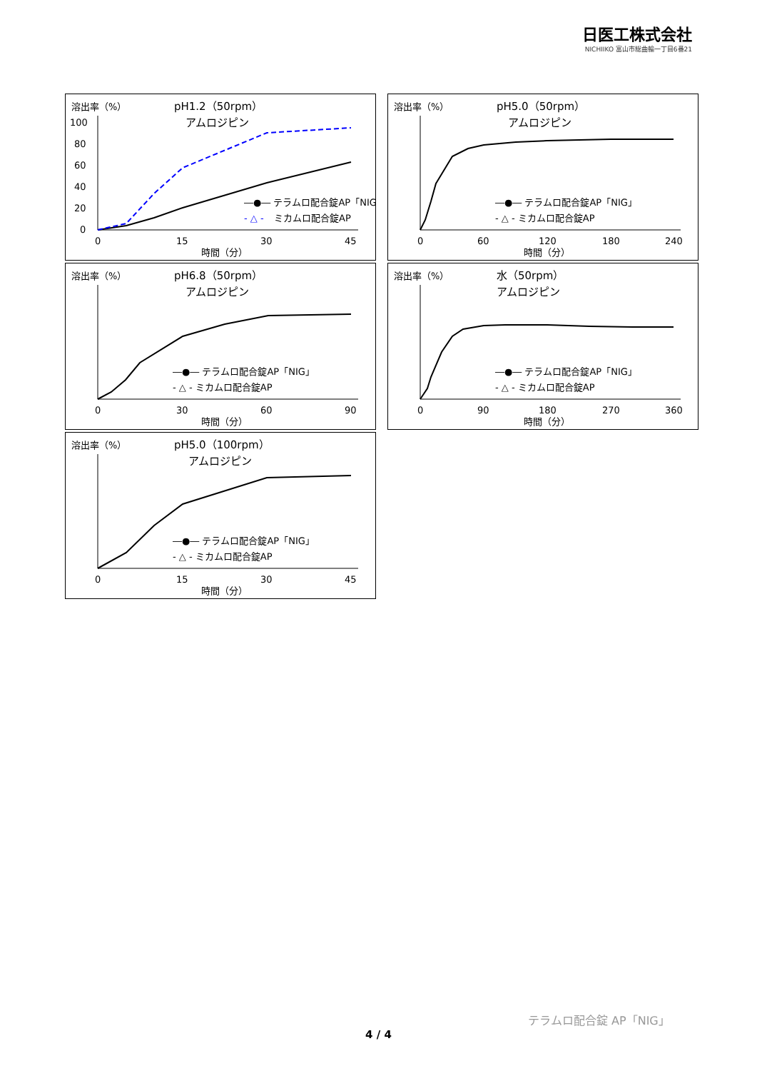日医工株式会社
NICHIIKO 富山市総曲輪一丁目6番21
溶出率（%）
pH1.2（50rpm）
アムロジピン
100
80
60
40
20
0
0
15
30
45
時間（分）
―●― テラムロ配合錠AP「NIG」
- △ -
ミカムロ配合錠AP
溶出率（%）
pH5.0（50rpm）
アムロジピン
0
60
120
180
240
時間（分）
―●― テラムロ配合錠AP「NIG」
- △ - ミカムロ配合錠AP
溶出率（%）
pH6.8（50rpm）
アムロジピン
0
30
60
90
時間（分）
―●― テラムロ配合錠AP「NIG」
- △ - ミカムロ配合錠AP
溶出率（%）
水（50rpm）
アムロジピン
0
90
180
270
360
時間（分）
―●― テラムロ配合錠AP「NIG」
- △ - ミカムロ配合錠AP
溶出率（%）
pH5.0（100rpm）
アムロジピン
0
15
30
45
時間（分）
―●― テラムロ配合錠AP「NIG」
- △ - ミカムロ配合錠AP
テラムロ配合錠 AP「NIG」
4 / 4